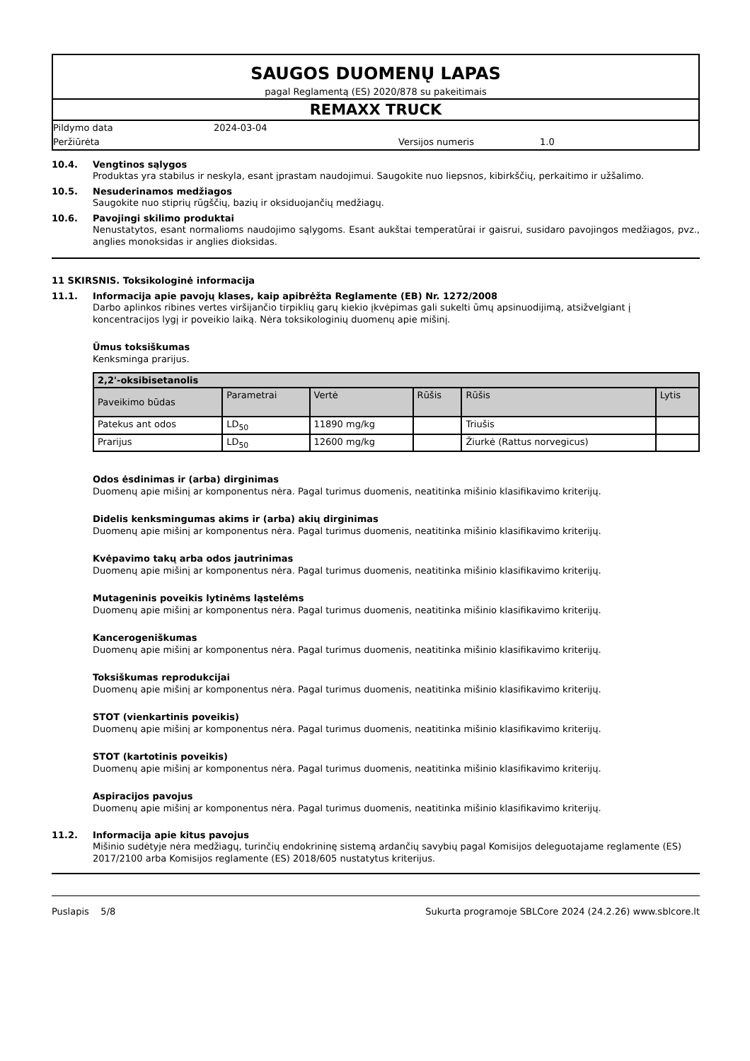SAUGOS DUOMENŲ LAPAS
pagal Reglamentą (ES) 2020/878 su pakeitimais
REMAXX TRUCK
Pildymo data 2024-03-04
Peržiūrėta Versijos numeris 1.0
10.4. Vengtinos sąlygos
Produktas yra stabilus ir neskyla, esant įprastam naudojimui. Saugokite nuo liepsnos, kibirkščių, perkaitimo ir užšalimo.
10.5. Nesuderinamos medžiagos
Saugokite nuo stiprių rūgščių, bazių ir oksiduojančių medžiagų.
10.6. Pavojingi skilimo produktai
Nenustatytos, esant normalioms naudojimo sąlygoms. Esant aukštai temperatūrai ir gaisrui, susidaro pavojingos medžiagos, pvz., anglies monoksidas ir anglies dioksidas.
11 SKIRSNIS. Toksikologinė informacija
11.1. Informacija apie pavojų klases, kaip apibrėžta Reglamente (EB) Nr. 1272/2008
Darbo aplinkos ribines vertes viršijančio tirpiklių garų kiekio įkvėpimas gali sukelti ūmų apsinuodijimą, atsižvelgiant į koncentracijos lygį ir poveikio laiką. Nėra toksikologinių duomenų apie mišinį.
Ūmus toksiškumas
Kenksminga prarijus.
| 2,2'-oksibisetanolis | | | | | |
| --- | --- | --- | --- | --- | --- |
| Paveikimo būdas | Parametrai | Vertė | Rūšis | Rūšis | Lytis |
| Patekus ant odos | LD<sub>50</sub> | 11890 mg/kg | | Triušis | |
| Prarijus | LD<sub>50</sub> | 12600 mg/kg | | Žiurkė (Rattus norvegicus) | |
Odos ėsdinimas ir (arba) dirginimas
Duomenų apie mišinį ar komponentus nėra. Pagal turimus duomenis, neatitinka mišinio klasifikavimo kriterijų.
Didelis kenksmingumas akims ir (arba) akių dirginimas
Duomenų apie mišinį ar komponentus nėra. Pagal turimus duomenis, neatitinka mišinio klasifikavimo kriterijų.
Kvėpavimo takų arba odos jautrinimas
Duomenų apie mišinį ar komponentus nėra. Pagal turimus duomenis, neatitinka mišinio klasifikavimo kriterijų.
Mutageninis poveikis lytinėms ląstelėms
Duomenų apie mišinį ar komponentus nėra. Pagal turimus duomenis, neatitinka mišinio klasifikavimo kriterijų.
Kancerogeniškumas
Duomenų apie mišinį ar komponentus nėra. Pagal turimus duomenis, neatitinka mišinio klasifikavimo kriterijų.
Toksiškumas reprodukcijai
Duomenų apie mišinį ar komponentus nėra. Pagal turimus duomenis, neatitinka mišinio klasifikavimo kriterijų.
STOT (vienkartinis poveikis)
Duomenų apie mišinį ar komponentus nėra. Pagal turimus duomenis, neatitinka mišinio klasifikavimo kriterijų.
STOT (kartotinis poveikis)
Duomenų apie mišinį ar komponentus nėra. Pagal turimus duomenis, neatitinka mišinio klasifikavimo kriterijų.
Aspiracijos pavojus
Duomenų apie mišinį ar komponentus nėra. Pagal turimus duomenis, neatitinka mišinio klasifikavimo kriterijų.
11.2. Informacija apie kitus pavojus
Mišinio sudėtyje nėra medžiagų, turinčių endokrininę sistemą ardančių savybių pagal Komisijos deleguotajame reglamente (ES) 2017/2100 arba Komisijos reglamente (ES) 2018/605 nustatytus kriterijus.
Puslapis 5/8 Sukurta programoje SBLCore 2024 (24.2.26) www.sblcore.lt